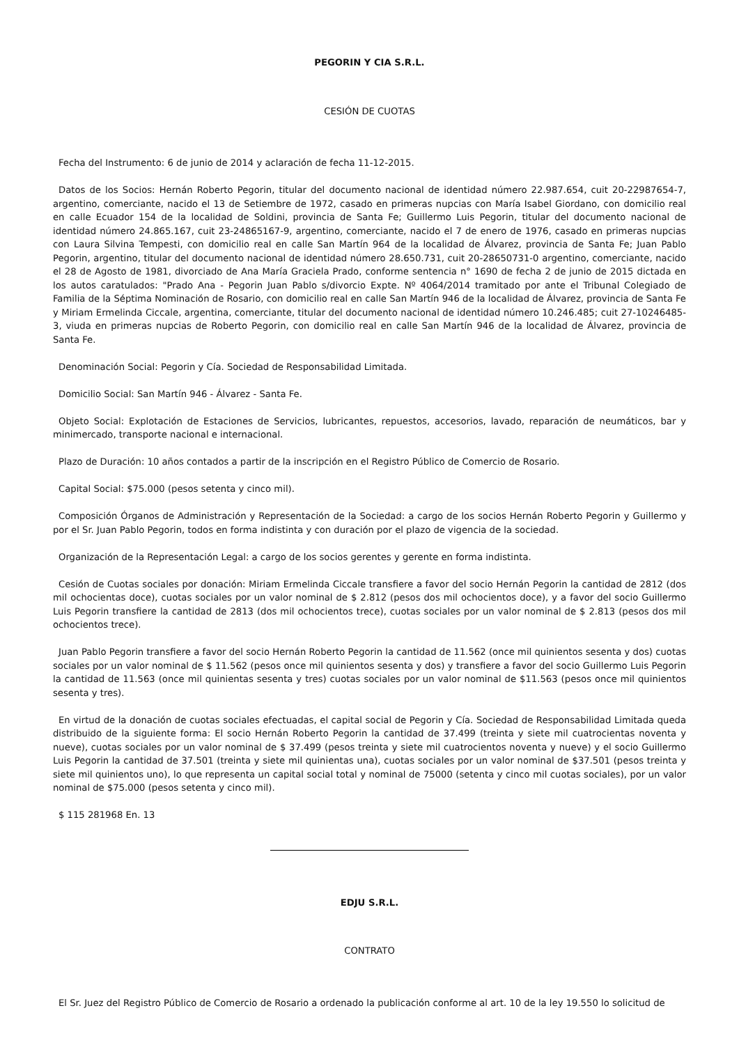PEGORIN Y CIA S.R.L.
CESIÓN DE CUOTAS
Fecha del Instrumento: 6 de junio de 2014 y aclaración de fecha 11-12-2015.
Datos de los Socios: Hernán Roberto Pegorin, titular del documento nacional de identidad número 22.987.654, cuit 20-22987654-7, argentino, comerciante, nacido el 13 de Setiembre de 1972, casado en primeras nupcias con María Isabel Giordano, con domicilio real en calle Ecuador 154 de la localidad de Soldini, provincia de Santa Fe; Guillermo Luis Pegorin, titular del documento nacional de identidad número 24.865.167, cuit 23-24865167-9, argentino, comerciante, nacido el 7 de enero de 1976, casado en primeras nupcias con Laura Silvina Tempesti, con domicilio real en calle San Martín 964 de la localidad de Álvarez, provincia de Santa Fe; Juan Pablo Pegorin, argentino, titular del documento nacional de identidad número 28.650.731, cuit 20-28650731-0 argentino, comerciante, nacido el 28 de Agosto de 1981, divorciado de Ana María Graciela Prado, conforme sentencia n° 1690 de fecha 2 de junio de 2015 dictada en los autos caratulados: "Prado Ana - Pegorin Juan Pablo s/divorcio Expte. Nº 4064/2014 tramitado por ante el Tribunal Colegiado de Familia de la Séptima Nominación de Rosario, con domicilio real en calle San Martín 946 de la localidad de Álvarez, provincia de Santa Fe y Miriam Ermelinda Ciccale, argentina, comerciante, titular del documento nacional de identidad número 10.246.485; cuit 27-10246485-3, viuda en primeras nupcias de Roberto Pegorin, con domicilio real en calle San Martín 946 de la localidad de Álvarez, provincia de Santa Fe.
Denominación Social: Pegorin y Cía. Sociedad de Responsabilidad Limitada.
Domicilio Social: San Martín 946 - Álvarez - Santa Fe.
Objeto Social: Explotación de Estaciones de Servicios, lubricantes, repuestos, accesorios, lavado, reparación de neumáticos, bar y minimercado, transporte nacional e internacional.
Plazo de Duración: 10 años contados a partir de la inscripción en el Registro Público de Comercio de Rosario.
Capital Social: $75.000 (pesos setenta y cinco mil).
Composición Órganos de Administración y Representación de la Sociedad: a cargo de los socios Hernán Roberto Pegorin y Guillermo y por el Sr. Juan Pablo Pegorin, todos en forma indistinta y con duración por el plazo de vigencia de la sociedad.
Organización de la Representación Legal: a cargo de los socios gerentes y gerente en forma indistinta.
Cesión de Cuotas sociales por donación: Miriam Ermelinda Ciccale transfiere a favor del socio Hernán Pegorin la cantidad de 2812 (dos mil ochocientas doce), cuotas sociales por un valor nominal de $ 2.812 (pesos dos mil ochocientos doce), y a favor del socio Guillermo Luis Pegorin transfiere la cantidad de 2813 (dos mil ochocientos trece), cuotas sociales por un valor nominal de $ 2.813 (pesos dos mil ochocientos trece).
Juan Pablo Pegorin transfiere a favor del socio Hernán Roberto Pegorin la cantidad de 11.562 (once mil quinientos sesenta y dos) cuotas sociales por un valor nominal de $ 11.562 (pesos once mil quinientos sesenta y dos) y transfiere a favor del socio Guillermo Luis Pegorin la cantidad de 11.563 (once mil quinientas sesenta y tres) cuotas sociales por un valor nominal de $11.563 (pesos once mil quinientos sesenta y tres).
En virtud de la donación de cuotas sociales efectuadas, el capital social de Pegorin y Cía. Sociedad de Responsabilidad Limitada queda distribuido de la siguiente forma: El socio Hernán Roberto Pegorin la cantidad de 37.499 (treinta y siete mil cuatrocientas noventa y nueve), cuotas sociales por un valor nominal de $ 37.499 (pesos treinta y siete mil cuatrocientos noventa y nueve) y el socio Guillermo Luis Pegorin la cantidad de 37.501 (treinta y siete mil quinientas una), cuotas sociales por un valor nominal de $37.501 (pesos treinta y siete mil quinientos uno), lo que representa un capital social total y nominal de 75000 (setenta y cinco mil cuotas sociales), por un valor nominal de $75.000 (pesos setenta y cinco mil).
$ 115 281968 En. 13
EDJU S.R.L.
CONTRATO
El Sr. Juez del Registro Público de Comercio de Rosario a ordenado la publicación conforme al art. 10 de la ley 19.550 lo solicitud de